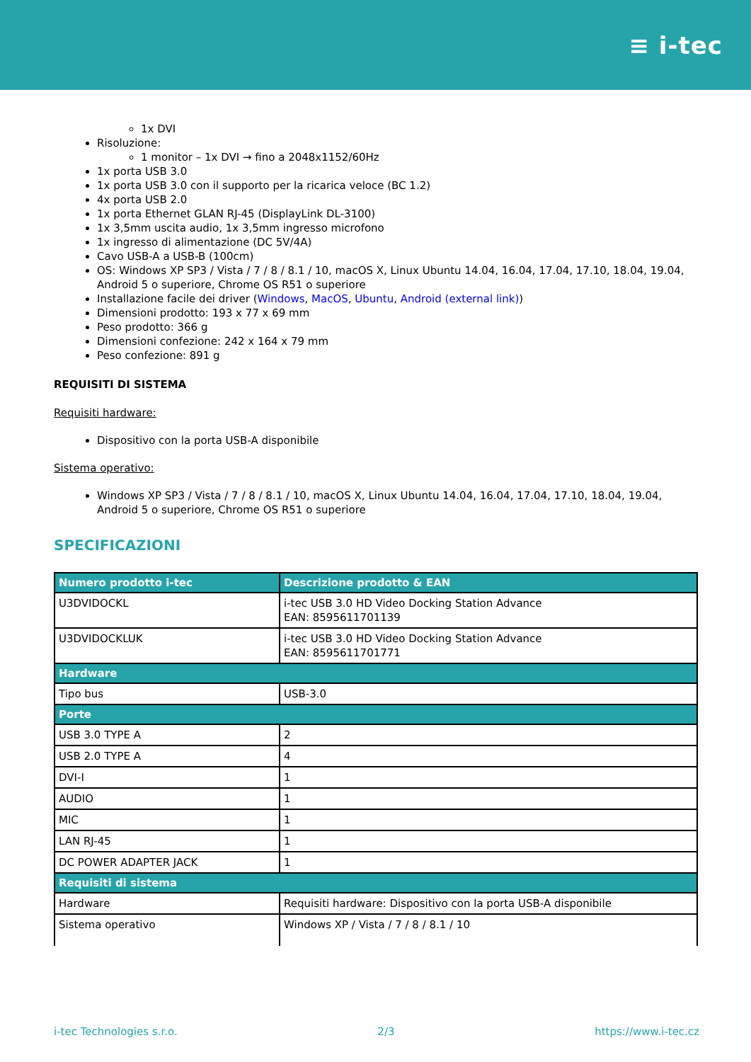≡ i-tec
1x DVI
Risoluzione:
1 monitor – 1x DVI → fino a 2048x1152/60Hz
1x porta USB 3.0
1x porta USB 3.0 con il supporto per la ricarica veloce (BC 1.2)
4x porta USB 2.0
1x porta Ethernet GLAN RJ-45 (DisplayLink DL-3100)
1x 3,5mm uscita audio, 1x 3,5mm ingresso microfono
1x ingresso di alimentazione (DC 5V/4A)
Cavo USB-A a USB-B (100cm)
OS: Windows XP SP3 / Vista / 7 / 8 / 8.1 / 10, macOS X, Linux Ubuntu 14.04, 16.04, 17.04, 17.10, 18.04, 19.04, Android 5 o superiore, Chrome OS R51 o superiore
Installazione facile dei driver (Windows, MacOS, Ubuntu, Android (external link))
Dimensioni prodotto: 193 x 77 x 69 mm
Peso prodotto: 366 g
Dimensioni confezione: 242 x 164 x 79 mm
Peso confezione: 891 g
REQUISITI DI SISTEMA
Requisiti hardware:
Dispositivo con la porta USB-A disponibile
Sistema operativo:
Windows XP SP3 / Vista / 7 / 8 / 8.1 / 10, macOS X, Linux Ubuntu 14.04, 16.04, 17.04, 17.10, 18.04, 19.04, Android 5 o superiore, Chrome OS R51 o superiore
SPECIFICAZIONI
| Numero prodotto i-tec | Descrizione prodotto & EAN |
| --- | --- |
| U3DVIDOCKL | i-tec USB 3.0 HD Video Docking Station Advance EAN: 8595611701139 |
| U3DVIDOCKLUK | i-tec USB 3.0 HD Video Docking Station Advance EAN: 8595611701771 |
| Hardware | |
| Tipo bus | USB-3.0 |
| Porte | |
| USB 3.0 TYPE A | 2 |
| USB 2.0 TYPE A | 4 |
| DVI-I | 1 |
| AUDIO | 1 |
| MIC | 1 |
| LAN RJ-45 | 1 |
| DC POWER ADAPTER JACK | 1 |
| Requisiti di sistema | |
| Hardware | Requisiti hardware: Dispositivo con la porta USB-A disponibile |
| Sistema operativo | Windows XP / Vista / 7 / 8 / 8.1 / 10 |
i-tec Technologies s.r.o. 2/3 https://www.i-tec.cz